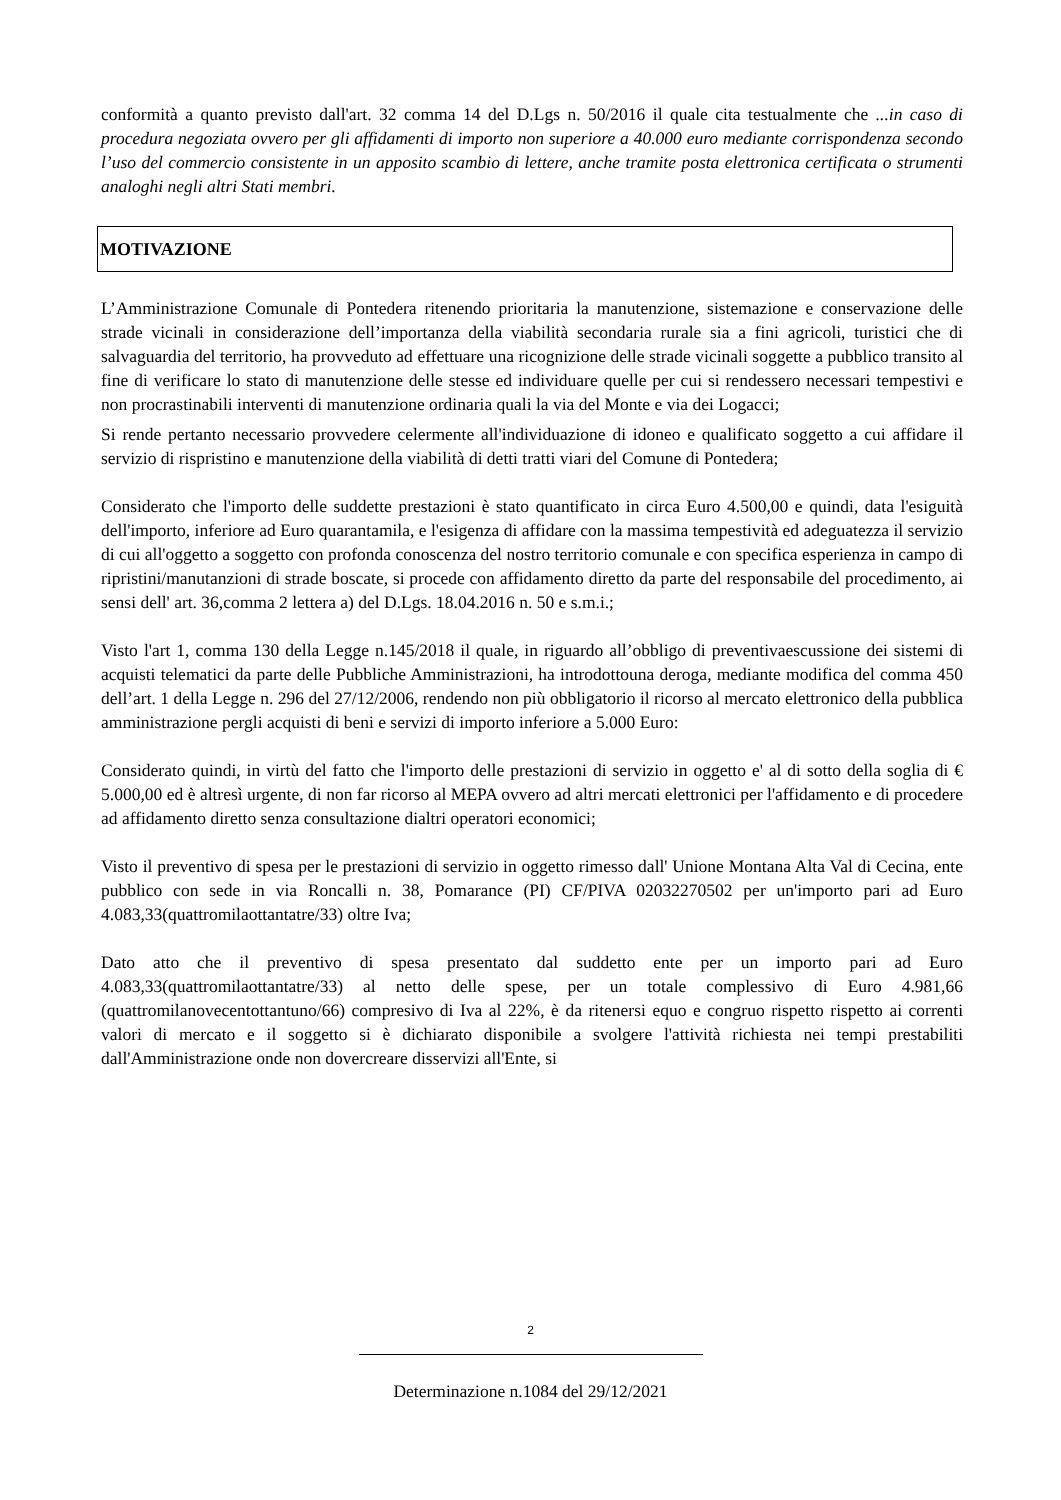conformità a quanto previsto dall'art. 32 comma 14 del D.Lgs n. 50/2016 il quale cita testualmente che ...in caso di procedura negoziata ovvero per gli affidamenti di importo non superiore a 40.000 euro mediante corrispondenza secondo l’uso del commercio consistente in un apposito scambio di lettere, anche tramite posta elettronica certificata o strumenti analoghi negli altri Stati membri.
MOTIVAZIONE
L’Amministrazione Comunale di Pontedera ritenendo prioritaria la manutenzione, sistemazione e conservazione delle strade vicinali in considerazione dell’importanza della viabilità secondaria rurale sia a fini agricoli, turistici che di salvaguardia del territorio, ha provveduto ad effettuare una ricognizione delle strade vicinali soggette a pubblico transito al fine di verificare lo stato di manutenzione delle stesse ed individuare quelle per cui si rendessero necessari tempestivi e non procrastinabili interventi di manutenzione ordinaria quali la via del Monte e via dei Logacci;
Si rende pertanto necessario provvedere celermente all'individuazione di idoneo e qualificato soggetto a cui affidare il servizio di rispristino e manutenzione della viabilità di detti tratti viari del Comune di Pontedera;
Considerato che l'importo delle suddette prestazioni è stato quantificato in circa Euro 4.500,00 e quindi, data l'esiguità dell'importo, inferiore ad Euro quarantamila, e l'esigenza di affidare con la massima tempestività ed adeguatezza il servizio di cui all'oggetto a soggetto con profonda conoscenza del nostro territorio comunale e con specifica esperienza in campo di ripristini/manutanzioni di strade boscate, si procede con affidamento diretto da parte del responsabile del procedimento, ai sensi dell' art. 36,comma 2 lettera a) del D.Lgs. 18.04.2016 n. 50 e s.m.i.;
Visto l'art 1, comma 130 della Legge n.145/2018 il quale, in riguardo all’obbligo di preventivaescussione dei sistemi di acquisti telematici da parte delle Pubbliche Amministrazioni, ha introdottouna deroga, mediante modifica del comma 450 dell’art. 1 della Legge n. 296 del 27/12/2006, rendendo non più obbligatorio il ricorso al mercato elettronico della pubblica amministrazione pergli acquisti di beni e servizi di importo inferiore a 5.000 Euro:
Considerato quindi, in virtù del fatto che l'importo delle prestazioni di servizio in oggetto e' al di sotto della soglia di € 5.000,00 ed è altresì urgente, di non far ricorso al MEPA ovvero ad altri mercati elettronici per l'affidamento e di procedere ad affidamento diretto senza consultazione dialtri operatori economici;
Visto il preventivo di spesa per le prestazioni di servizio in oggetto rimesso dall' Unione Montana Alta Val di Cecina, ente pubblico con sede in via Roncalli n. 38, Pomarance (PI) CF/PIVA 02032270502 per un'importo pari ad Euro 4.083,33(quattromilaottantatre/33) oltre Iva;
Dato atto che il preventivo di spesa presentato dal suddetto ente per un importo pari ad Euro 4.083,33(quattromilaottantatre/33) al netto delle spese, per un totale complessivo di Euro 4.981,66 (quattromilanovecentottantuno/66) compresivo di Iva al 22%, è da ritenersi equo e congruo rispetto rispetto ai correnti valori di mercato e il soggetto si è dichiarato disponibile a svolgere l'attività richiesta nei tempi prestabiliti dall'Amministrazione onde non dovercreare disservizi all'Ente, si
2
Determinazione n.1084 del 29/12/2021